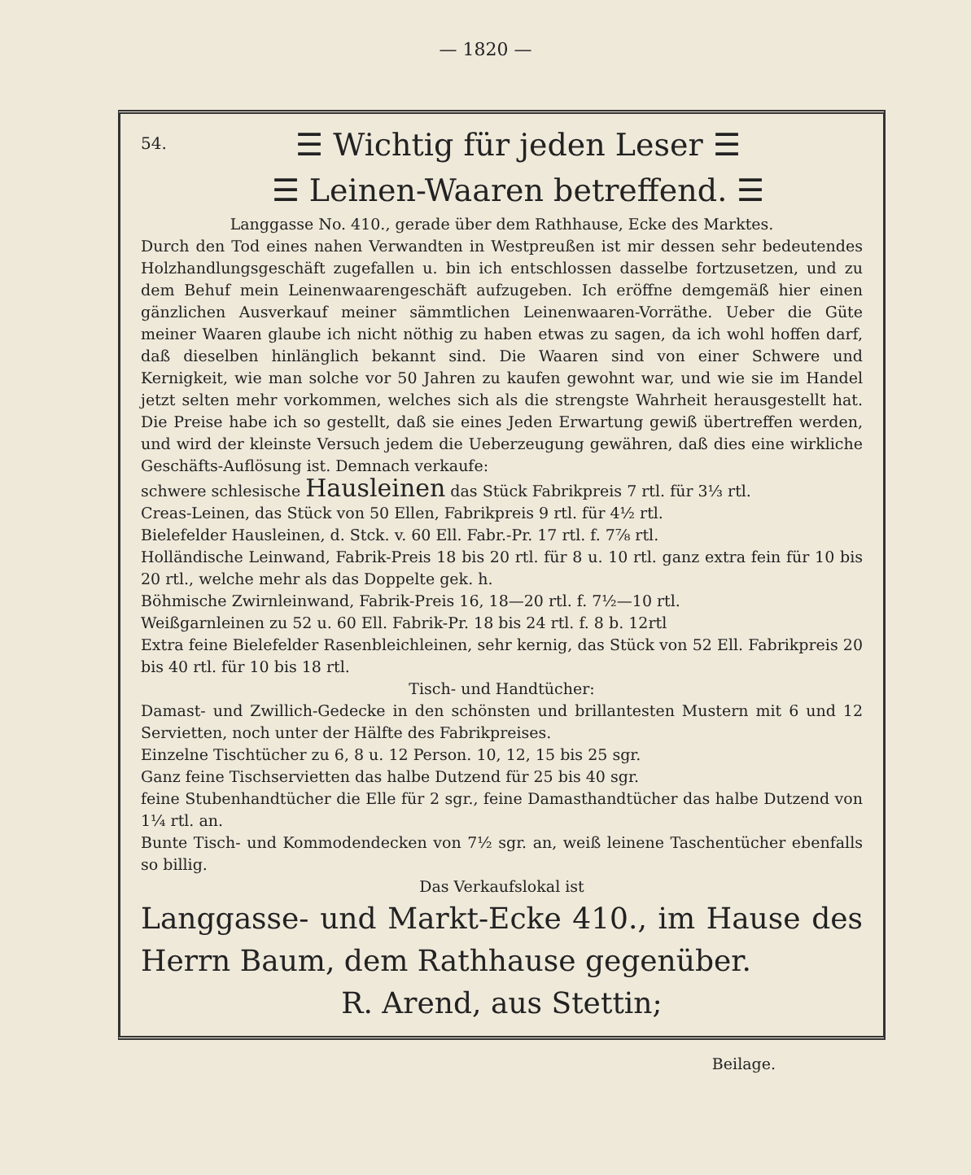— 1820 —
54.
☰ Wichtig für jeden Leser ☰
☰ Leinen-Waaren betreffend. ☰
Langgasse No. 410., gerade über dem Rathhause, Ecke des Marktes.
Durch den Tod eines nahen Verwandten in Westpreußen ist mir dessen sehr bedeutendes Holzhandlungsgeschäft zugefallen u. bin ich entschlossen dasselbe fortzusetzen, und zu dem Behuf mein Leinenwaarengeschäft aufzugeben. Ich eröffne demgemäß hier einen gänzlichen Ausverkauf meiner sämmtlichen Leinenwaaren-Vorräthe. Ueber die Güte meiner Waaren glaube ich nicht nöthig zu haben etwas zu sagen, da ich wohl hoffen darf, daß dieselben hinlänglich bekannt sind. Die Waaren sind von einer Schwere und Kernigkeit, wie man solche vor 50 Jahren zu kaufen gewohnt war, und wie sie im Handel jetzt selten mehr vorkommen, welches sich als die strengste Wahrheit herausgestellt hat. Die Preise habe ich so gestellt, daß sie eines Jeden Erwartung gewiß übertreffen werden, und wird der kleinste Versuch jedem die Ueberzeugung gewähren, daß dies eine wirkliche Geschäfts-Auflösung ist. Demnach verkaufe:
schwere schlesische Hausleinen das Stück Fabrikpreis 7 rtl. für 3⅓ rtl.
Creas-Leinen, das Stück von 50 Ellen, Fabrikpreis 9 rtl. für 4½ rtl.
Bielefelder Hausleinen, d. Stck. v. 60 Ell. Fabr.-Pr. 17 rtl. f. 7⅞ rtl.
Holländische Leinwand, Fabrik-Preis 18 bis 20 rtl. für 8 u. 10 rtl. ganz extra fein für 10 bis 20 rtl., welche mehr als das Doppelte gek. h.
Böhmische Zwirnleinwand, Fabrik-Preis 16, 18—20 rtl. f. 7½—10 rtl.
Weißgarnleinen zu 52 u. 60 Ell. Fabrik-Pr. 18 bis 24 rtl. f. 8 b. 12rtl
Extra feine Bielefelder Rasenbleichleinen, sehr kernig, das Stück von 52 Ell. Fabrikpreis 20 bis 40 rtl. für 10 bis 18 rtl.
Tisch- und Handtücher:
Damast- und Zwillich-Gedecke in den schönsten und brillantesten Mustern mit 6 und 12 Servietten, noch unter der Hälfte des Fabrikpreises.
Einzelne Tischtücher zu 6, 8 u. 12 Person. 10, 12, 15 bis 25 sgr.
Ganz feine Tischservietten das halbe Dutzend für 25 bis 40 sgr.
feine Stubenhandtücher die Elle für 2 sgr., feine Damasthandtücher das halbe Dutzend von 1¼ rtl. an.
Bunte Tisch- und Kommodendecken von 7½ sgr. an, weiß leinene Taschentücher ebenfalls so billig.
Das Verkaufslokal ist
Langgasse- und Markt-Ecke 410., im Hause des Herrn Baum, dem Rathhause gegenüber.
R. Arend, aus Stettin;
Beilage.